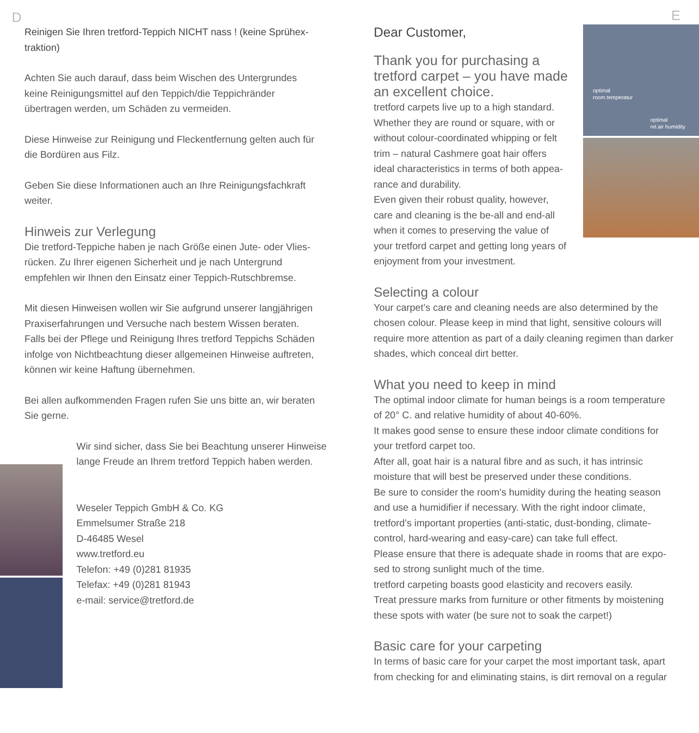D
Reinigen Sie Ihren tretford-Teppich NICHT nass ! (keine Sprühex­traktion)
Achten Sie auch darauf, dass beim Wischen des Untergrundes keine Reinigungsmittel auf den Teppich/die Teppichränder übertragen werden, um Schäden zu vermeiden.
Diese Hinweise zur Reinigung und Fleckentfernung gelten auch für die Bordüren aus Filz.
Geben Sie diese Informationen auch an Ihre Reinigungsfachkraft weiter.
Hinweis zur Verlegung
Die tretford-Teppiche haben je nach Größe einen Jute- oder Vlies­rücken. Zu Ihrer eigenen Sicherheit und je nach Untergrund empfehlen wir Ihnen den Einsatz einer Teppich-Rutschbremse.
Mit diesen Hinweisen wollen wir Sie aufgrund unserer langjährigen Praxiserfahrungen und Versuche nach bestem Wissen beraten. Falls bei der Pflege und Reinigung Ihres tretford Teppichs Schäden infolge von Nichtbeachtung dieser allgemeinen Hinweise auftreten, können wir keine Haftung übernehmen.
Bei allen aufkommenden Fragen rufen Sie uns bitte an, wir beraten Sie gerne.
Wir sind sicher, dass Sie bei Beachtung unse­rer Hinweise lange Freude an Ihrem tretford Teppich haben werden.
Weseler Teppich GmbH & Co. KG
Emmelsumer Straße 218
D-46485 Wesel
www.tretford.eu
Telefon: +49 (0)281 81935
Telefax: +49 (0)281 81943
e-mail: service@tretford.de
E
Dear Customer,
Thank you for purchasing a tretford carpet – you have made an excellent choice.
tretford carpets live up to a high standard. Whether they are round or square, with or without colour-coordinated whipping or felt trim – natural Cashmere goat hair offers ideal characteristics in terms of both appea­rance and durability.
Even given their robust quality, however, care and cleaning is the be-all and end-all when it comes to preserving the value of your tretford carpet and getting long years of enjoyment from your investment.
optimal
room temperatur
optimal
rel.air humidity
Selecting a colour
Your carpet’s care and cleaning needs are also determined by the chosen colour. Please keep in mind that light, sensitive colours will require more attention as part of a daily cleaning regimen than darker shades, which conceal dirt better.
What you need to keep in mind
The optimal indoor climate for human beings is a room temperature of 20° C. and relative humidity of about 40-60%.
It makes good sense to ensure these indoor climate conditions for your tretford carpet too.
After all, goat hair is a natural fibre and as such, it has intrinsic moisture that will best be preserved under these conditions.
Be sure to consider the room’s humidity during the heating season and use a humidifier if necessary. With the right indoor climate, tretford’s important properties (anti-static, dust-bonding, climate-control, hard-wearing and easy-care) can take full effect.
Please ensure that there is adequate shade in rooms that are expo­sed to strong sunlight much of the time.
tretford carpeting boasts good elasticity and recovers easily.
Treat pressure marks from furniture or other fitments by moistening these spots with water (be sure not to soak the carpet!)
Basic care for your carpeting
In terms of basic care for your carpet the most important task, apart from checking for and eliminating stains, is dirt removal on a regular